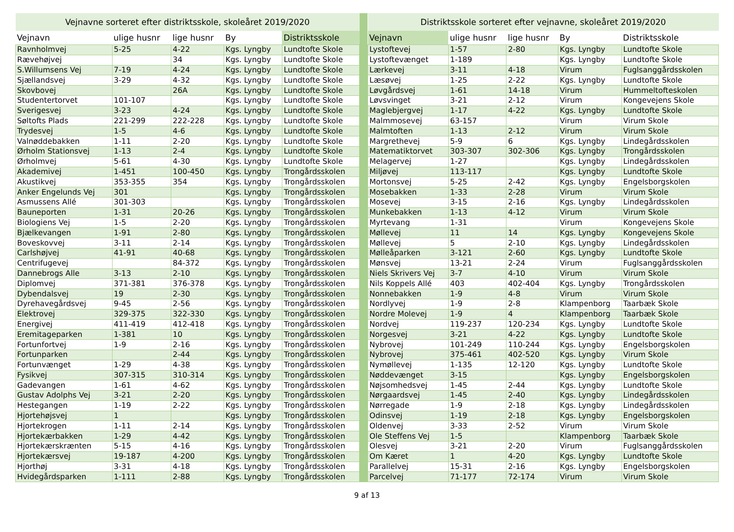| Vejnavne sorteret efter distriktsskole, skoleåret 2019/2020 | | | | |
| --- | --- | --- | --- | --- |
| Vejnavn | ulige husnr | lige husnr | By | Distriktsskole |
| Ravnholmvej | 5-25 | 4-22 | Kgs. Lyngby | Lundtofte Skole |
| Rævehøjvej | | 34 | Kgs. Lyngby | Lundtofte Skole |
| S.Willumsens Vej | 7-19 | 4-24 | Kgs. Lyngby | Lundtofte Skole |
| Sjællandsvej | 3-29 | 4-32 | Kgs. Lyngby | Lundtofte Skole |
| Skovbovej | | 26A | Kgs. Lyngby | Lundtofte Skole |
| Studentertorvet | 101-107 | | Kgs. Lyngby | Lundtofte Skole |
| Sverigesvej | 3-23 | 4-24 | Kgs. Lyngby | Lundtofte Skole |
| Søltofts Plads | 221-299 | 222-228 | Kgs. Lyngby | Lundtofte Skole |
| Trydesvej | 1-5 | 4-6 | Kgs. Lyngby | Lundtofte Skole |
| Valnøddebakken | 1-11 | 2-20 | Kgs. Lyngby | Lundtofte Skole |
| Ørholm Stationsvej | 1-13 | 2-4 | Kgs. Lyngby | Lundtofte Skole |
| Ørholmvej | 5-61 | 4-30 | Kgs. Lyngby | Lundtofte Skole |
| Akademivej | 1-451 | 100-450 | Kgs. Lyngby | Trongårdsskolen |
| Akustikvej | 353-355 | 354 | Kgs. Lyngby | Trongårdsskolen |
| Anker Engelunds Vej | 301 | | Kgs. Lyngby | Trongårdsskolen |
| Asmussens Allé | 301-303 | | Kgs. Lyngby | Trongårdsskolen |
| Bauneporten | 1-31 | 20-26 | Kgs. Lyngby | Trongårdsskolen |
| Biologiens Vej | 1-5 | 2-20 | Kgs. Lyngby | Trongårdsskolen |
| Bjælkevangen | 1-91 | 2-80 | Kgs. Lyngby | Trongårdsskolen |
| Boveskovvej | 3-11 | 2-14 | Kgs. Lyngby | Trongårdsskolen |
| Carlshøjvej | 41-91 | 40-68 | Kgs. Lyngby | Trongårdsskolen |
| Centrifugevej | | 84-372 | Kgs. Lyngby | Trongårdsskolen |
| Dannebrogs Alle | 3-13 | 2-10 | Kgs. Lyngby | Trongårdsskolen |
| Diplomvej | 371-381 | 376-378 | Kgs. Lyngby | Trongårdsskolen |
| Dybendalsvej | 19 | 2-30 | Kgs. Lyngby | Trongårdsskolen |
| Dyrehavegårdsvej | 9-45 | 2-56 | Kgs. Lyngby | Trongårdsskolen |
| Elektrovej | 329-375 | 322-330 | Kgs. Lyngby | Trongårdsskolen |
| Energivej | 411-419 | 412-418 | Kgs. Lyngby | Trongårdsskolen |
| Eremitageparken | 1-381 | 10 | Kgs. Lyngby | Trongårdsskolen |
| Fortunfortvej | 1-9 | 2-16 | Kgs. Lyngby | Trongårdsskolen |
| Fortunparken | | 2-44 | Kgs. Lyngby | Trongårdsskolen |
| Fortunvænget | 1-29 | 4-38 | Kgs. Lyngby | Trongårdsskolen |
| Fysikvej | 307-315 | 310-314 | Kgs. Lyngby | Trongårdsskolen |
| Gadevangen | 1-61 | 4-62 | Kgs. Lyngby | Trongårdsskolen |
| Gustav Adolphs Vej | 3-21 | 2-20 | Kgs. Lyngby | Trongårdsskolen |
| Hestegangen | 1-19 | 2-22 | Kgs. Lyngby | Trongårdsskolen |
| Hjortehøjsvej | 1 | | Kgs. Lyngby | Trongårdsskolen |
| Hjortekrogen | 1-11 | 2-14 | Kgs. Lyngby | Trongårdsskolen |
| Hjortekærbakken | 1-29 | 4-42 | Kgs. Lyngby | Trongårdsskolen |
| Hjortekærskrænten | 5-15 | 4-16 | Kgs. Lyngby | Trongårdsskolen |
| Hjortekærsvej | 19-187 | 4-200 | Kgs. Lyngby | Trongårdsskolen |
| Hjorthøj | 3-31 | 4-18 | Kgs. Lyngby | Trongårdsskolen |
| Hvidegårdsparken | 1-111 | 2-88 | Kgs. Lyngby | Trongårdsskolen |
| Distriktsskole sorteret efter vejnavne, skoleåret 2019/2020 | | | | |
| --- | --- | --- | --- | --- |
| Vejnavn | ulige husnr | lige husnr | By | Distriktsskole |
| Lystoftevej | 1-57 | 2-80 | Kgs. Lyngby | Lundtofte Skole |
| Lystoftevænget | 1-189 | | Kgs. Lyngby | Lundtofte Skole |
| Lærkevej | 3-11 | 4-18 | Virum | Fuglsanggårdsskolen |
| Læsøvej | 1-25 | 2-22 | Kgs. Lyngby | Lundtofte Skole |
| Løvgårdsvej | 1-61 | 14-18 | Virum | Hummeltofteskolen |
| Løvsvinget | 3-21 | 2-12 | Virum | Kongevejens Skole |
| Maglebjergvej | 1-17 | 4-22 | Kgs. Lyngby | Lundtofte Skole |
| Malmmosevej | 63-157 | | Virum | Virum Skole |
| Malmtoften | 1-13 | 2-12 | Virum | Virum Skole |
| Margrethevej | 5-9 | 6 | Kgs. Lyngby | Lindegårdsskolen |
| Matematiktorvet | 303-307 | 302-306 | Kgs. Lyngby | Trongårdsskolen |
| Melagervej | 1-27 | | Kgs. Lyngby | Lindegårdsskolen |
| Miljøvej | 113-117 | | Kgs. Lyngby | Lundtofte Skole |
| Mortonsvej | 5-25 | 2-42 | Kgs. Lyngby | Engelsborgskolen |
| Mosebakken | 1-33 | 2-28 | Virum | Virum Skole |
| Mosevej | 3-15 | 2-16 | Kgs. Lyngby | Lindegårdsskolen |
| Munkebakken | 1-13 | 4-12 | Virum | Virum Skole |
| Myrtevang | 1-31 | | Virum | Kongevejens Skole |
| Møllevej | 11 | 14 | Kgs. Lyngby | Kongevejens Skole |
| Møllevej | 5 | 2-10 | Kgs. Lyngby | Lindegårdsskolen |
| Mølleåparken | 3-121 | 2-60 | Kgs. Lyngby | Lundtofte Skole |
| Mønsvej | 13-21 | 2-24 | Virum | Fuglsanggårdsskolen |
| Niels Skrivers Vej | 3-7 | 4-10 | Virum | Virum Skole |
| Nils Koppels Allé | 403 | 402-404 | Kgs. Lyngby | Trongårdsskolen |
| Nonnebakken | 1-9 | 4-8 | Virum | Virum Skole |
| Nordlyvej | 1-9 | 2-8 | Klampenborg | Taarbæk Skole |
| Nordre Molevej | 1-9 | 4 | Klampenborg | Taarbæk Skole |
| Nordvej | 119-237 | 120-234 | Kgs. Lyngby | Lundtofte Skole |
| Norgesvej | 3-21 | 4-22 | Kgs. Lyngby | Lundtofte Skole |
| Nybrovej | 101-249 | 110-244 | Kgs. Lyngby | Engelsborgskolen |
| Nybrovej | 375-461 | 402-520 | Kgs. Lyngby | Virum Skole |
| Nymøllevej | 1-135 | 12-120 | Kgs. Lyngby | Lundtofte Skole |
| Nøddevænget | 3-15 | | Kgs. Lyngby | Engelsborgskolen |
| Nøjsomhedsvej | 1-45 | 2-44 | Kgs. Lyngby | Lundtofte Skole |
| Nørgaardsvej | 1-45 | 2-40 | Kgs. Lyngby | Lindegårdsskolen |
| Nørregade | 1-9 | 2-18 | Kgs. Lyngby | Lindegårdsskolen |
| Odinsvej | 1-19 | 2-18 | Kgs. Lyngby | Engelsborgskolen |
| Oldenvej | 3-33 | 2-52 | Virum | Virum Skole |
| Ole Steffens Vej | 1-5 | | Klampenborg | Taarbæk Skole |
| Olesvej | 3-21 | 2-20 | Virum | Fuglsanggårdsskolen |
| Om Kæret | 1 | 4-20 | Kgs. Lyngby | Lundtofte Skole |
| Parallelvej | 15-31 | 2-16 | Kgs. Lyngby | Engelsborgskolen |
| Parcelvej | 71-177 | 72-174 | Virum | Virum Skole |
9 af 13